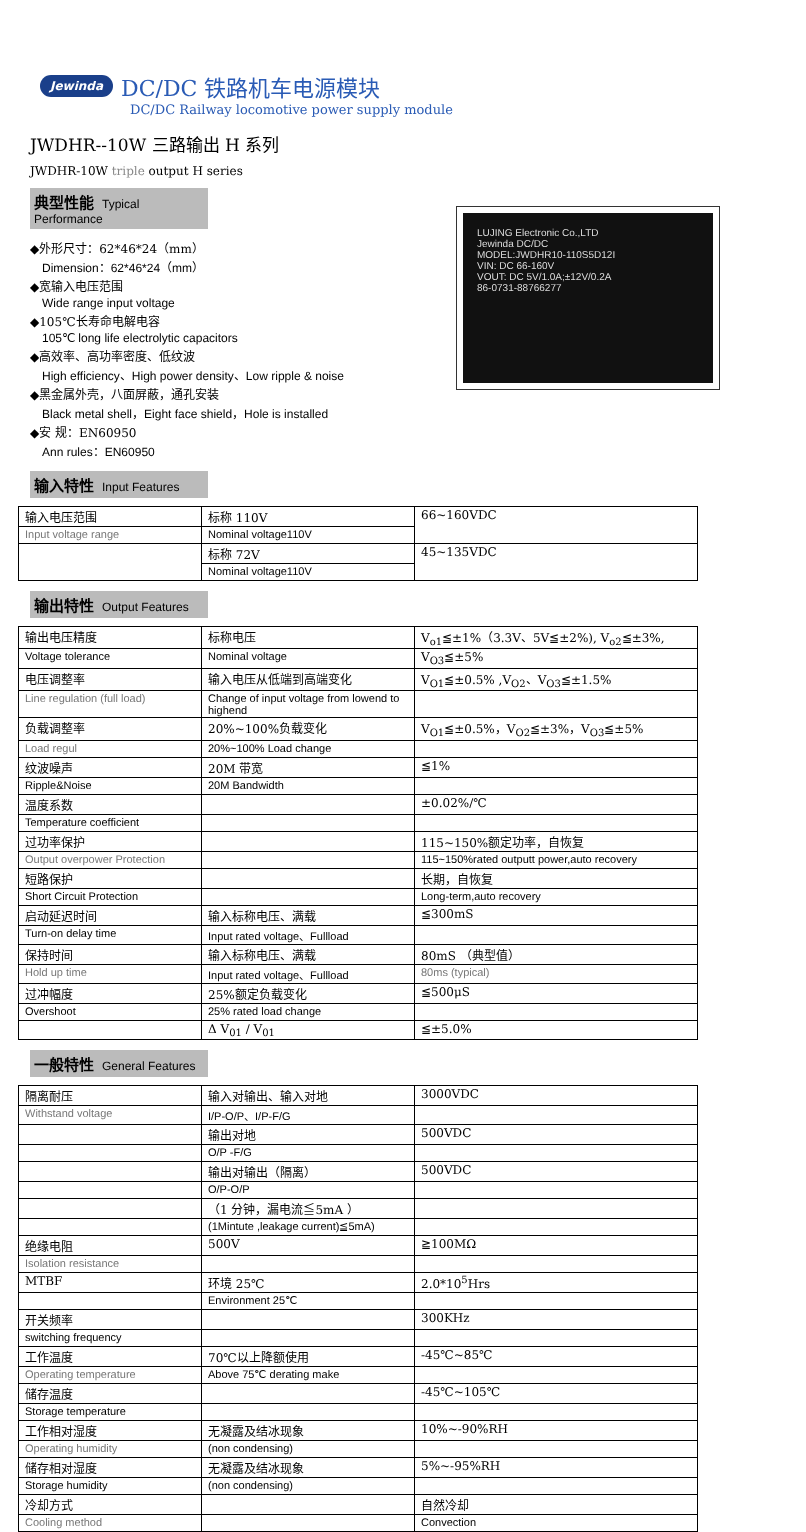Jewinda DC/DC 铁路机车电源模块
DC/DC Railway locomotive power supply module
JWDHR--10W 三路输出 H 系列
JWDHR-10W triple output H series
典型性能 Typical Performance
◆外形尺寸：62*46*24（mm）
Dimension：62*46*24（mm）
◆宽输入电压范围
Wide range input voltage
◆105℃长寿命电解电容
105℃ long life electrolytic capacitors
◆高效率、高功率密度、低纹波
High efficiency、High power density、Low ripple & noise
◆黑金属外壳，八面屏蔽，通孔安装
Black metal shell，Eight face shield，Hole is installed
◆安 规：EN60950
Ann rules：EN60950
LUJING Electronic Co.,LTD
Jewinda DC/DC
MODEL:JWDHR10-110S5D12I
VIN: DC 66-160V
VOUT: DC 5V/1.0A;±12V/0.2A
86-0731-88766277
输入特性 Input Features
| 输入电压范围 | 标称 110V | 66~160VDC |
| Input voltage range | Nominal voltage110V | |
| | 标称 72V | 45~135VDC |
| | Nominal voltage110V | |
输出特性 Output Features
| 输出电压精度 | 标称电压 | V<sub>o1</sub>≦±1%（3.3V、5V≦±2%), V<sub>o2</sub>≦±3%, |
| Voltage tolerance | Nominal voltage | V<sub>O3</sub>≦±5% |
| 电压调整率 | 输入电压从低端到高端变化 | V<sub>O1</sub>≦±0.5% ,V<sub>O2</sub>、V<sub>O3</sub>≦±1.5% |
| Line regulation (full load) | Change of input voltage from lowend to highend | |
| 负载调整率 | 20%~100%负载变化 | V<sub>O1</sub>≦±0.5%，V<sub>O2</sub>≦±3%，V<sub>O3</sub>≦±5% |
| Load regul | 20%~100% Load change | |
| 纹波噪声 | 20M 带宽 | ≦1% |
| Ripple&Noise | 20M Bandwidth | |
| 温度系数 | | ±0.02%/℃ |
| Temperature coefficient | | |
| 过功率保护 | | 115~150%额定功率，自恢复 |
| Output overpower Protection | | 115~150%rated outputt power,auto recovery |
| 短路保护 | | 长期，自恢复 |
| Short Circuit Protection | | Long-term,auto recovery |
| 启动延迟时间 | 输入标称电压、满载 | ≦300mS |
| Turn-on delay time | Input rated voltage、Fullload | |
| 保持时间 | 输入标称电压、满载 | 80mS （典型值） |
| Hold up time | Input rated voltage、Fullload | 80ms (typical) |
| 过冲幅度 | 25%额定负载变化 | ≦500μS |
| Overshoot | 25% rated load change | |
| | Δ V<sub>01</sub> / V<sub>01</sub> | ≦±5.0% |
一般特性 General Features
| 隔离耐压 | 输入对输出、输入对地 | 3000VDC |
| Withstand voltage | I/P-O/P、I/P-F/G | |
| | 输出对地 | 500VDC |
| | O/P -F/G | |
| | 输出对输出（隔离） | 500VDC |
| | O/P-O/P | |
| | （1 分钟，漏电流≦5mA ） | |
| | (1Mintute ,leakage current)≦5mA) | |
| 绝缘电阻 | 500V | ≧100MΩ |
| Isolation resistance | | |
| MTBF | 环境 25℃ | 2.0*10<sup>5</sup>Hrs |
| | Environment 25℃ | |
| 开关频率 | | 300KHz |
| switching frequency | | |
| 工作温度 | 70℃以上降额使用 | -45℃~85℃ |
| Operating temperature | Above 75℃ derating make | |
| 储存温度 | | -45℃~105℃ |
| Storage temperature | | |
| 工作相对湿度 | 无凝露及结冰现象 | 10%~-90%RH |
| Operating humidity | (non condensing) | |
| 储存相对湿度 | 无凝露及结冰现象 | 5%~-95%RH |
| Storage humidity | (non condensing) | |
| 冷却方式 | | 自然冷却 |
| Cooling method | | Convection |